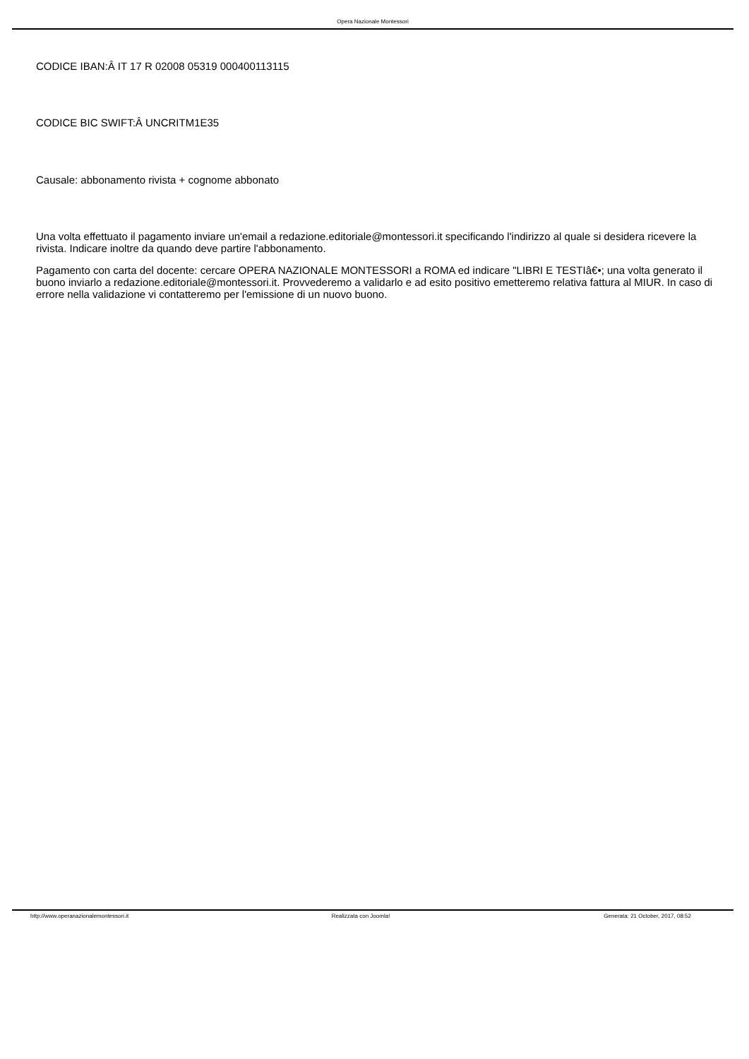Opera Nazionale Montessori
CODICE IBAN:Â IT 17 R 02008 05319 000400113115
CODICE BIC SWIFT:Â UNCRITM1E35
Causale: abbonamento rivista + cognome abbonato
Una volta effettuato il pagamento inviare un'email a redazione.editoriale@montessori.it specificando l'indirizzo al quale si desidera ricevere la rivista. Indicare inoltre da quando deve partire l'abbonamento.
Pagamento con carta del docente: cercare OPERA NAZIONALE MONTESSORI a ROMA ed indicare "LIBRI E TESTIâ€•; una volta generato il buono inviarlo a redazione.editoriale@montessori.it. Provvederemo a validarlo e ad esito positivo emetteremo relativa fattura al MIUR. In caso di errore nella validazione vi contatteremo per l'emissione di un nuovo buono.
http://www.operanazionalemontessori.it Realizzata con Joomla! Generata: 21 October, 2017, 08:52